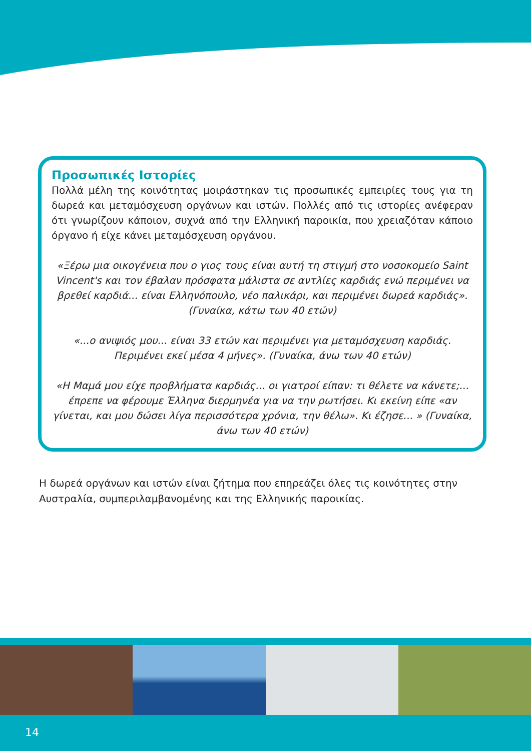Προσωπικές Ιστορίες
Πολλά μέλη της κοινότητας μοιράστηκαν τις προσωπικές εμπειρίες τους για τη δωρεά και μεταμόσχευση οργάνων και ιστών. Πολλές από τις ιστορίες ανέφεραν ότι γνωρίζουν κάποιον, συχνά από την Ελληνική παροικία, που χρειαζόταν κάποιο όργανο ή είχε κάνει μεταμόσχευση οργάνου.
«Ξέρω μια οικογένεια που ο γιος τους είναι αυτή τη στιγμή στο νοσοκομείο Saint Vincent's και τον έβαλαν πρόσφατα μάλιστα σε αντλίες καρδιάς ενώ περιμένει να βρεθεί καρδιά... είναι Ελληνόπουλο, νέο παλικάρι, και περιμένει δωρεά καρδιάς». (Γυναίκα, κάτω των 40 ετών)
«...ο ανιψιός μου... είναι 33 ετών και περιμένει για μεταμόσχευση καρδιάς. Περιμένει εκεί μέσα 4 μήνες». (Γυναίκα, άνω των 40 ετών)
«Η Μαμά μου είχε προβλήματα καρδιάς... οι γιατροί είπαν: τι θέλετε να κάνετε;... έπρεπε να φέρουμε Έλληνα διερμηνέα για να την ρωτήσει. Κι εκείνη είπε «αν γίνεται, και μου δώσει λίγα περισσότερα χρόνια, την θέλω». Κι έζησε... » (Γυναίκα, άνω των 40 ετών)
Η δωρεά οργάνων και ιστών είναι ζήτημα που επηρεάζει όλες τις κοινότητες στην Αυστραλία, συμπεριλαμβανομένης και της Ελληνικής παροικίας.
14